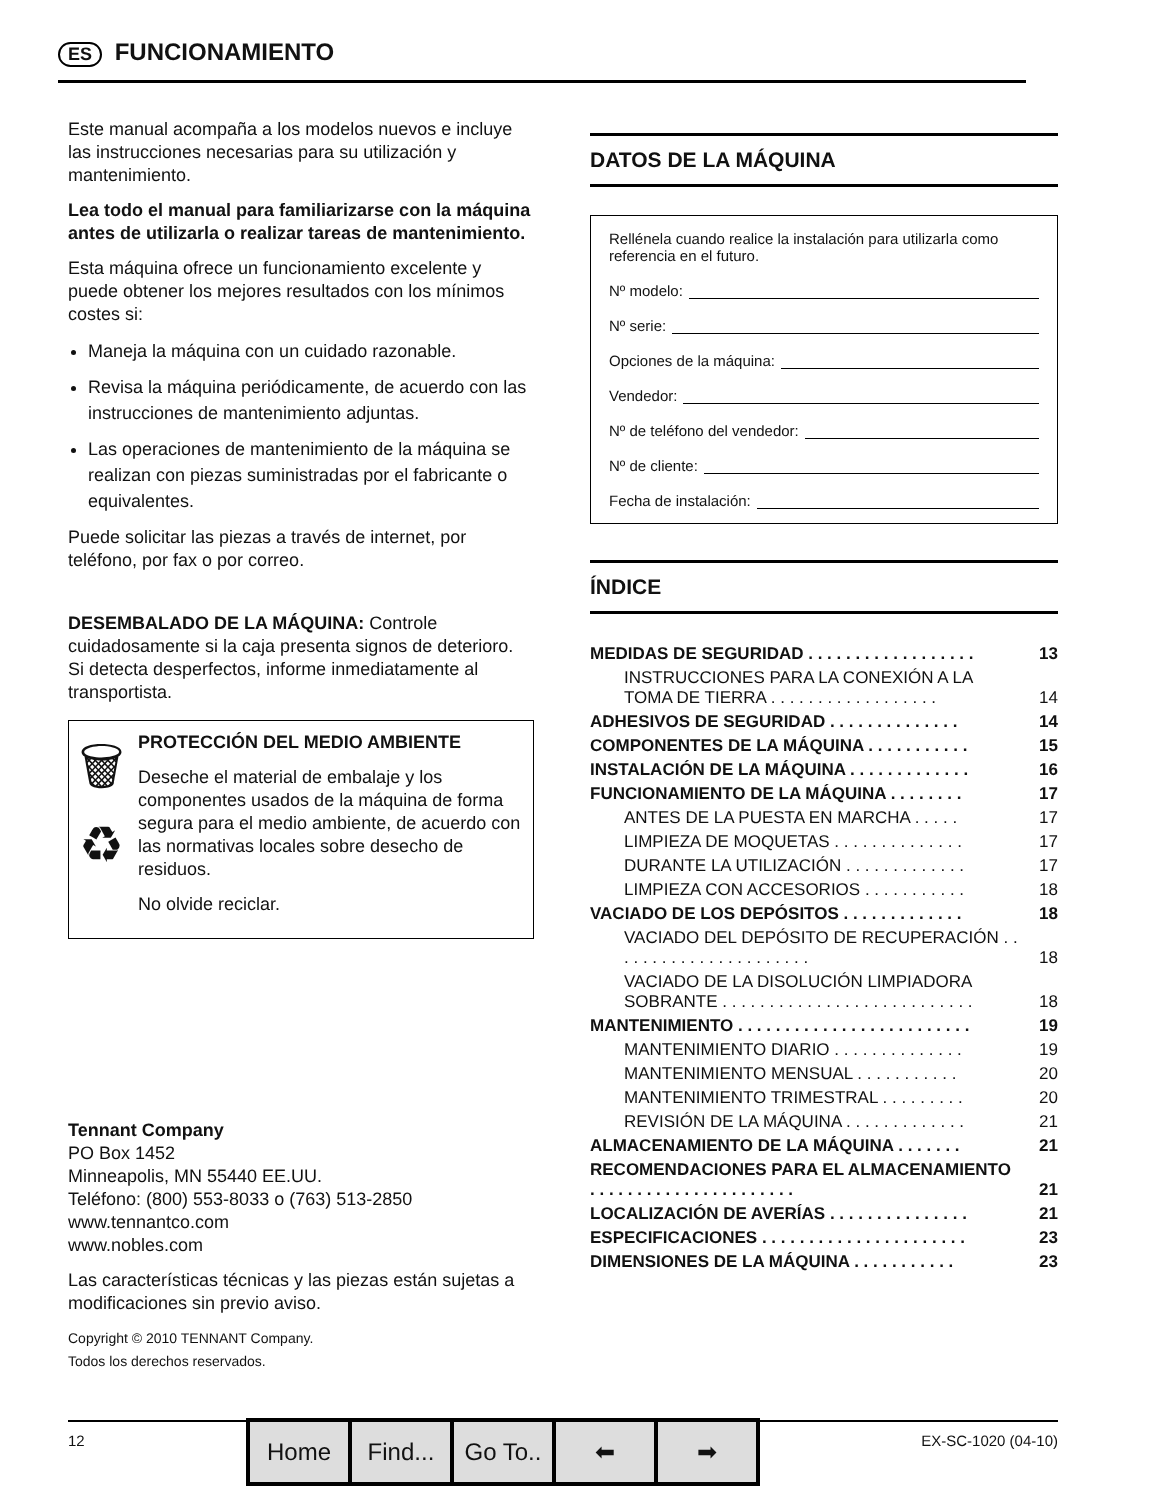ES FUNCIONAMIENTO
Este manual acompaña a los modelos nuevos e incluye las instrucciones necesarias para su utilización y mantenimiento.
Lea todo el manual para familiarizarse con la máquina antes de utilizarla o realizar tareas de mantenimiento.
Esta máquina ofrece un funcionamiento excelente y puede obtener los mejores resultados con los mínimos costes si:
Maneja la máquina con un cuidado razonable.
Revisa la máquina periódicamente, de acuerdo con las instrucciones de mantenimiento adjuntas.
Las operaciones de mantenimiento de la máquina se realizan con piezas suministradas por el fabricante o equivalentes.
Puede solicitar las piezas a través de internet, por teléfono, por fax o por correo.
DESEMBALADO DE LA MÁQUINA: Controle cuidadosamente si la caja presenta signos de deterioro. Si detecta desperfectos, informe inmediatamente al transportista.
🗑
♻
PROTECCIÓN DEL MEDIO AMBIENTE
Deseche el material de embalaje y los componentes usados de la máquina de forma segura para el medio ambiente, de acuerdo con las normativas locales sobre desecho de residuos.
No olvide reciclar.
Tennant Company
PO Box 1452
Minneapolis, MN 55440 EE.UU.
Teléfono: (800) 553-8033 o (763) 513-2850
www.tennantco.com
www.nobles.com
Las características técnicas y las piezas están sujetas a modificaciones sin previo aviso.
Copyright © 2010 TENNANT Company.
Todos los derechos reservados.
DATOS DE LA MÁQUINA
Rellénela cuando realice la instalación para utilizarla como referencia en el futuro.
Nº modelo:
Nº serie:
Opciones de la máquina:
Vendedor:
Nº de teléfono del vendedor:
Nº de cliente:
Fecha de instalación:
ÍNDICE
| MEDIDAS DE SEGURIDAD . . . . . . . . . . . . . . . . . . | 13 |
| INSTRUCCIONES PARA LA CONEXIÓN A LA TOMA DE TIERRA . . . . . . . . . . . . . . . . . . | 14 |
| ADHESIVOS DE SEGURIDAD . . . . . . . . . . . . . . | 14 |
| COMPONENTES DE LA MÁQUINA . . . . . . . . . . . | 15 |
| INSTALACIÓN DE LA MÁQUINA . . . . . . . . . . . . . | 16 |
| FUNCIONAMIENTO DE LA MÁQUINA . . . . . . . . | 17 |
| ANTES DE LA PUESTA EN MARCHA . . . . . | 17 |
| LIMPIEZA DE MOQUETAS . . . . . . . . . . . . . . | 17 |
| DURANTE LA UTILIZACIÓN . . . . . . . . . . . . . | 17 |
| LIMPIEZA CON ACCESORIOS . . . . . . . . . . . | 18 |
| VACIADO DE LOS DEPÓSITOS . . . . . . . . . . . . . | 18 |
| VACIADO DEL DEPÓSITO DE RECUPERACIÓN . . . . . . . . . . . . . . . . . . . . . . | 18 |
| VACIADO DE LA DISOLUCIÓN LIMPIADORA SOBRANTE . . . . . . . . . . . . . . . . . . . . . . . . . . . | 18 |
| MANTENIMIENTO . . . . . . . . . . . . . . . . . . . . . . . . . | 19 |
| MANTENIMIENTO DIARIO . . . . . . . . . . . . . . | 19 |
| MANTENIMIENTO MENSUAL . . . . . . . . . . . | 20 |
| MANTENIMIENTO TRIMESTRAL . . . . . . . . . | 20 |
| REVISIÓN DE LA MÁQUINA . . . . . . . . . . . . . | 21 |
| ALMACENAMIENTO DE LA MÁQUINA . . . . . . . | 21 |
| RECOMENDACIONES PARA EL ALMACENAMIENTO . . . . . . . . . . . . . . . . . . . . . . | 21 |
| LOCALIZACIÓN DE AVERÍAS . . . . . . . . . . . . . . . | 21 |
| ESPECIFICACIONES . . . . . . . . . . . . . . . . . . . . . . | 23 |
| DIMENSIONES DE LA MÁQUINA . . . . . . . . . . . | 23 |
12
Home Find... Go To.. ⬅ ➡
EX-SC-1020 (04-10)